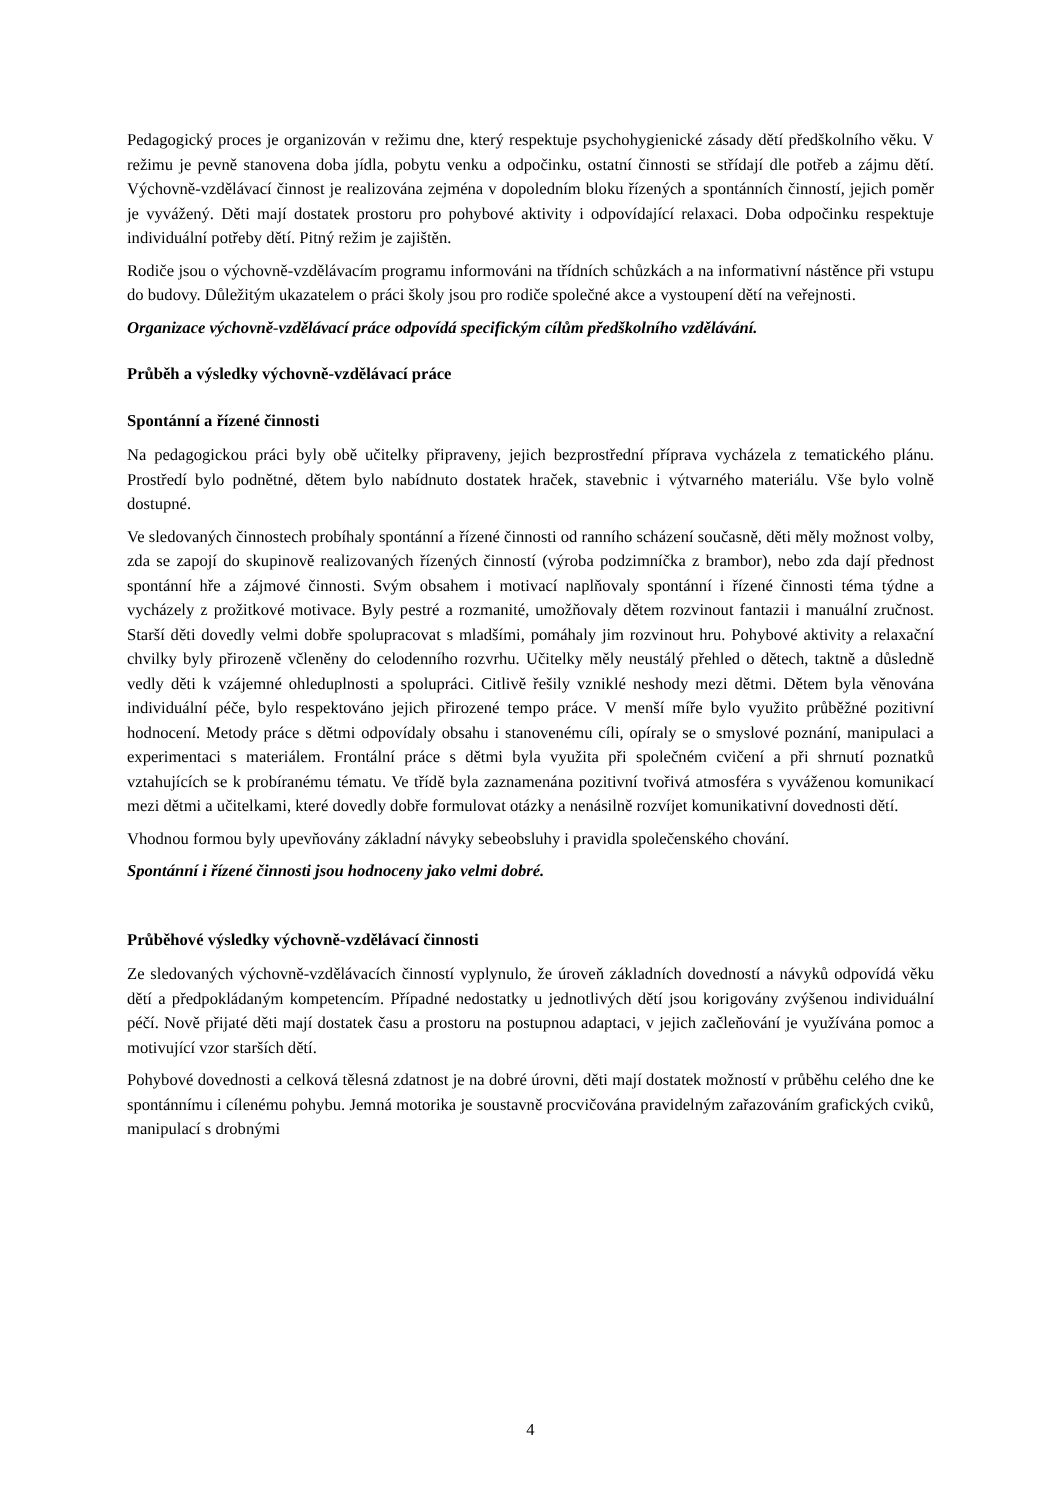Pedagogický proces je organizován v režimu dne, který respektuje psychohygienické zásady dětí předškolního věku. V režimu je pevně stanovena doba jídla, pobytu venku a odpočinku, ostatní činnosti se střídají dle potřeb a zájmu dětí. Výchovně-vzdělávací činnost je realizována zejména v dopoledním bloku řízených a spontánních činností, jejich poměr je vyvážený. Děti mají dostatek prostoru pro pohybové aktivity i odpovídající relaxaci. Doba odpočinku respektuje individuální potřeby dětí. Pitný režim je zajištěn.
Rodiče jsou o výchovně-vzdělávacím programu informováni na třídních schůzkách a na informativní nástěnce při vstupu do budovy. Důležitým ukazatelem o práci školy jsou pro rodiče společné akce a vystoupení dětí na veřejnosti.
Organizace výchovně-vzdělávací práce odpovídá specifickým cílům předškolního vzdělávání.
Průběh a výsledky výchovně-vzdělávací práce
Spontánní a řízené činnosti
Na pedagogickou práci byly obě učitelky připraveny, jejich bezprostřední příprava vycházela z tematického plánu. Prostředí bylo podnětné, dětem bylo nabídnuto dostatek hraček, stavebnic i výtvarného materiálu. Vše bylo volně dostupné.
Ve sledovaných činnostech probíhaly spontánní a řízené činnosti od ranního scházení současně, děti měly možnost volby, zda se zapojí do skupinově realizovaných řízených činností (výroba podzimníčka z brambor), nebo zda dají přednost spontánní hře a zájmové činnosti. Svým obsahem i motivací naplňovaly spontánní i řízené činnosti téma týdne a vycházely z prožitkové motivace. Byly pestré a rozmanité, umožňovaly dětem rozvinout fantazii i manuální zručnost. Starší děti dovedly velmi dobře spolupracovat s mladšími, pomáhaly jim rozvinout hru. Pohybové aktivity a relaxační chvilky byly přirozeně včleněny do celodenního rozvrhu. Učitelky měly neustálý přehled o dětech, taktně a důsledně vedly děti k vzájemné ohleduplnosti a spolupráci. Citlivě řešily vzniklé neshody mezi dětmi. Dětem byla věnována individuální péče, bylo respektováno jejich přirozené tempo práce. V menší míře bylo využito průběžné pozitivní hodnocení. Metody práce s dětmi odpovídaly obsahu i stanovenému cíli, opíraly se o smyslové poznání, manipulaci a experimentaci s materiálem. Frontální práce s dětmi byla využita při společném cvičení a při shrnutí poznatků vztahujících se k probíranému tématu. Ve třídě byla zaznamenána pozitivní tvořivá atmosféra s vyváženou komunikací mezi dětmi a učitelkami, které dovedly dobře formulovat otázky a nenásilně rozvíjet komunikativní dovednosti dětí.
Vhodnou formou byly upevňovány základní návyky sebeobsluhy i pravidla společenského chování.
Spontánní i řízené činnosti jsou hodnoceny jako velmi dobré.
Průběhové výsledky výchovně-vzdělávací činnosti
Ze sledovaných výchovně-vzdělávacích činností vyplynulo, že úroveň základních dovedností a návyků odpovídá věku dětí a předpokládaným kompetencím. Případné nedostatky u jednotlivých dětí jsou korigovány zvýšenou individuální péčí. Nově přijaté děti mají dostatek času a prostoru na postupnou adaptaci, v jejich začleňování je využívána pomoc a motivující vzor starších dětí.
Pohybové dovednosti a celková tělesná zdatnost je na dobré úrovni, děti mají dostatek možností v průběhu celého dne ke spontánnímu i cílenému pohybu. Jemná motorika je soustavně procvičována pravidelným zařazováním grafických cviků, manipulací s drobnými
4